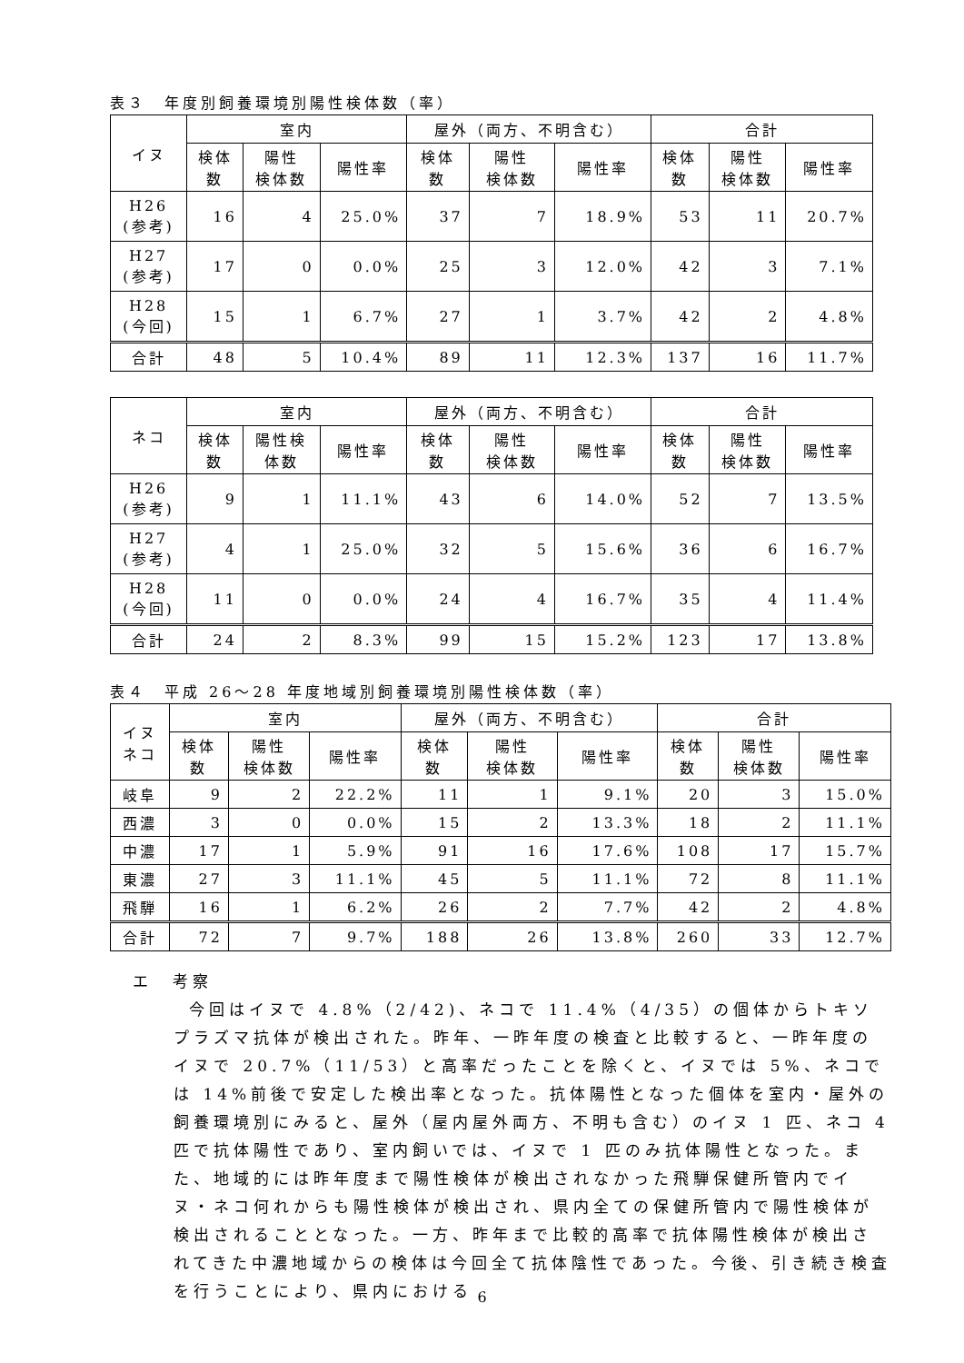表３　年度別飼養環境別陽性検体数（率）
| イヌ | 室内 | | | 屋外（両方、不明含む） | | | 合計 | | |
| --- | --- | --- | --- | --- | --- | --- | --- | --- | --- |
| | 検体 数 | 陽性 検体数 | 陽性率 | 検体 数 | 陽性 検体数 | 陽性率 | 検体 数 | 陽性 検体数 | 陽性率 |
| H26 (参考) | 16 | 4 | 25.0% | 37 | 7 | 18.9% | 53 | 11 | 20.7% |
| H27 (参考) | 17 | 0 | 0.0% | 25 | 3 | 12.0% | 42 | 3 | 7.1% |
| H28 (今回) | 15 | 1 | 6.7% | 27 | 1 | 3.7% | 42 | 2 | 4.8% |
| 合計 | 48 | 5 | 10.4% | 89 | 11 | 12.3% | 137 | 16 | 11.7% |
| ネコ | 室内 | | | 屋外（両方、不明含む） | | | 合計 | | |
| --- | --- | --- | --- | --- | --- | --- | --- | --- | --- |
| | 検体 数 | 陽性検 体数 | 陽性率 | 検体 数 | 陽性 検体数 | 陽性率 | 検体 数 | 陽性 検体数 | 陽性率 |
| H26 (参考) | 9 | 1 | 11.1% | 43 | 6 | 14.0% | 52 | 7 | 13.5% |
| H27 (参考) | 4 | 1 | 25.0% | 32 | 5 | 15.6% | 36 | 6 | 16.7% |
| H28 (今回) | 11 | 0 | 0.0% | 24 | 4 | 16.7% | 35 | 4 | 11.4% |
| 合計 | 24 | 2 | 8.3% | 99 | 15 | 15.2% | 123 | 17 | 13.8% |
表４　平成 26～28 年度地域別飼養環境別陽性検体数（率）
| イヌ ネコ | 室内 | | | 屋外（両方、不明含む） | | | 合計 | | |
| --- | --- | --- | --- | --- | --- | --- | --- | --- | --- |
| | 検体 数 | 陽性 検体数 | 陽性率 | 検体 数 | 陽性 検体数 | 陽性率 | 検体 数 | 陽性 検体数 | 陽性率 |
| 岐阜 | 9 | 2 | 22.2% | 11 | 1 | 9.1% | 20 | 3 | 15.0% |
| 西濃 | 3 | 0 | 0.0% | 15 | 2 | 13.3% | 18 | 2 | 11.1% |
| 中濃 | 17 | 1 | 5.9% | 91 | 16 | 17.6% | 108 | 17 | 15.7% |
| 東濃 | 27 | 3 | 11.1% | 45 | 5 | 11.1% | 72 | 8 | 11.1% |
| 飛騨 | 16 | 1 | 6.2% | 26 | 2 | 7.7% | 42 | 2 | 4.8% |
| 合計 | 72 | 7 | 9.7% | 188 | 26 | 13.8% | 260 | 33 | 12.7% |
エ　考察
今回はイヌで 4.8%（2/42)、ネコで 11.4%（4/35）の個体からトキソプラズマ抗体が検出された。昨年、一昨年度の検査と比較すると、一昨年度のイヌで 20.7%（11/53）と高率だったことを除くと、イヌでは 5%、ネコでは 14%前後で安定した検出率となった。抗体陽性となった個体を室内・屋外の飼養環境別にみると、屋外（屋内屋外両方、不明も含む）のイヌ 1 匹、ネコ 4 匹で抗体陽性であり、室内飼いでは、イヌで 1 匹のみ抗体陽性となった。また、地域的には昨年度まで陽性検体が検出されなかった飛騨保健所管内でイヌ・ネコ何れからも陽性検体が検出され、県内全ての保健所管内で陽性検体が検出されることとなった。一方、昨年まで比較的高率で抗体陽性検体が検出されてきた中濃地域からの検体は今回全て抗体陰性であった。今後、引き続き検査を行うことにより、県内における
6